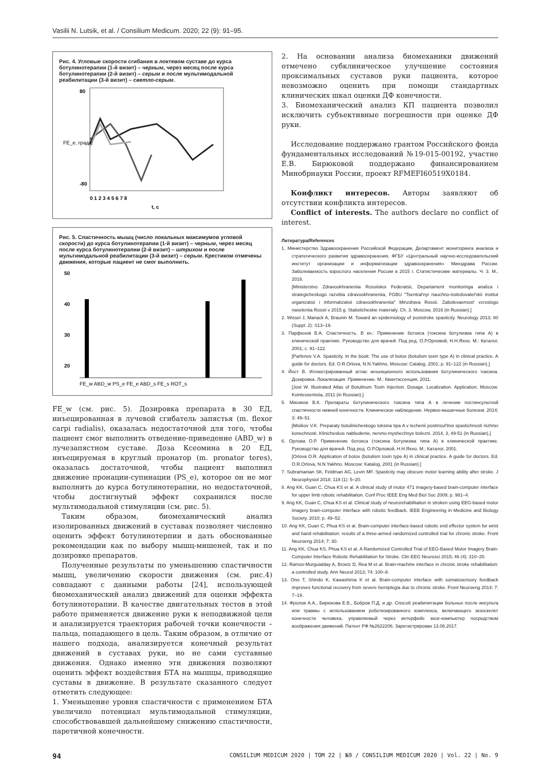Vasilii N. Lutsik, et al. / Consilium Medicum. 2020; 22 (9): 91–95.
Рис. 4. Угловые скорости сгибания в локтевом суставе до курса ботулинотерапии (1-й визит) – черным, через месяц после курса ботулинотерапии (2-й визит) – серым и после мультимодальной реабилитации (3-й визит) – светло-серым.
80
-80
FE_e, град/с
0 1 2 3 4 5 6 7 8
t, c
Рис. 5. Спастичность мышц (число локальных максимумов угловой скорости) до курса ботулинотерапии (1-й визит) – черным, через месяц после курса ботулинотерапии (2-й визит) – штрихом и после мультимодальной реабилитации (3-й визит) – серым. Крестиком отмечены движения, которые пациент не смог выполнить.
50
40
30
20
FE_w ABD_w PS_e FE_e ABD_s FE_s ROT_s
FE_w (см. рис. 5). Дозировка препарата в 30 ЕД, инъецированная в лучевой сгибатель запястья (m. flexor carpi radialis), оказалась недостаточной для того, чтобы пациент смог выполнить отведение-приведение (ABD_w) в лучезапястном суставе. Доза Ксеомина в 20 ЕД, инъецируемая в круглый пронатор (m. pronator teres), оказалась достаточной, чтобы пациент выполнил движение пронации-супинации (PS_e), которое он не мог выполнить до курса ботулинотерапии, но недостаточной, чтобы достигнутый эффект сохранился после мультимодальной стимуляции (см. рис. 5).
Таким образом, биомеханический анализ изолированных движений в суставах позволяет численно оценить эффект ботулинотерпии и дать обоснованные рекомендации как по выбору мышц-мишеней, так и по дозировке препаратов.
Полученные результаты по уменьшению спастичности мышц, увеличению скорости движения (см. рис.4) совпадают с данными работы [24], использующей биомеханический анализ движений для оценки эффекта ботулинотерапии. В качестве двигательных тестов в этой работе применяется движение руки к неподвижной цели и анализируется траектория рабочей точки конечности – пальца, попадающего в цель. Таким образом, в отличие от нашего подхода, анализируется конечный результат движений в суставах руки, но не сами суставные движения. Однако именно эти движения позволяют оценить эффект воздействия БТА на мышцы, приводящие суставы в движение. В результате сказанного следует отметить следующее:
1. Уменьшение уровня спастичности с применением БТА увеличило потенциал мультимодальной стимуляции, способствовавшей дальнейшему снижению спастичности, паретичной конечности.
2. На основании анализа биомеханики движений отмечено субклиническое улучшение состояния проксимальных суставов руки пациента, которое невозможно оценить при помощи стандартных клинических шкал оценки ДФ конечности.
3. Биомеханический анализ КП пациента позволил исключить субъективные погрешности при оценке ДФ руки.
Исследование поддержано грантом Российского фонда фундаментальных исследований №19-015-00192, участие Е.В. Бирюковой поддержано финансированием Минобрнауки России, проект RFMEFI60519X0184.
Конфликт интересов. Авторы заявляют об отсутствии конфликта интересов.
Conflict of interests. The authors declare no conflict of interest.
Литература/References
1. Министерство Здравоохранения Российской Федерации, Департамент мониторинга анализа и стратегического развития здравоохранения, ФГБУ «Центральный научно-исследовательский институт организации и информатизации здравоохранения» Минздрава России. Заболеваемость взрослого населения России в 2015 г. Статистические материалы. Ч. 3. М., 2016.
[Ministerstvo Zdravookhraneniia Rossiiskoi Federatsii, Departament monitoringa analiza i strategicheskogo razvitiia zdravookhraneniia, FGBU "Tsentral'nyi nauchno-issledovatel'skii institut organizatsii i informatizatsii zdravookhraneniia" Minzdrava Rossii. Zabolevaemost' vzroslogo naseleniia Rossii v 2015 g. Statisticheskie materialy. Ch. 3. Moscow, 2016 (in Russian).]
2. Wissel J, Manack A, Braunin M. Toward an epidemiology of poststroke spasticity. Neurology 2013; 80 (Suppl. 2): S13–19.
3. Парфенов В.А. Спастичность. В кн.: Применение ботокса (токсина ботулизма типа А) в клинической практике. Руководство для врачей. Под ред. О.Р.Орловой, Н.Н.Яхно. М.: Каталог, 2001; с. 91–122.
[Parfenov V.A. Spasticity. In the book: The use of botox (botulism toxin type A) in clinical practice. A guide for doctors. Ed. O.R.Orlova, N.N.Yakhno. Moscow: Catalog, 2001; p. 91–122 (in Russian).]
4. Йост В. Иллюстрированный атлас инъекционного использования ботулинического токсина. Дозировка. Локализация. Применение. М.: Квинтэссенция, 2011.
[Jost W. Illustrated Atlas of Botulinum Toxin Injection. Dosage. Localization. Application. Moscow: Kvintessentsiia, 2011 (in Russian).]
5. Мисиков В.К. Препараты ботулинического токсина типа А в лечении постинсультной спастичности нижней конечности. Клиническое наблюдение. Нервно-мышечные болезни. 2014; 3: 49–51.
[Misikov V.K. Preparaty botulinicheskogo toksina tipa A v lechenii postinsul'tnoi spastichnosti nizhnei konechnosti. Klinicheskoe nabliudenie, nervno-myshechnye bolezni. 2014, 3, 49-51 (in Russian).]
6. Орлова О.Р. Применение ботокса (токсина ботулизма типа А) в клинической практике. Руководство для врачей. Под ред. О.Р.Орловой, Н.Н.Яхно. М.: Каталог, 2001.
[Orlova O.R. Application of botox (botulism toxin type A) in clinical practice. A guide for doctors. Ed. O.R.Orlova, N.N.Yakhno. Moscow: Katalog, 2001 (in Russian).]
7. Subramanian SK, Feldman AG, Levin MF. Spasticity may obscure motor learning ability after stroke. J Neurophysiol 2018; 119 (1): 5–20.
8. Ang KK, Guan C, Chua KS et al. A clinical study of motor 471 imagery-based brain-computer interface for upper limb robotic rehabilitation. Conf Proc IEEE Eng Med Biol Soc 2009; p. 981–4.
9. Ang KK, Guan C, Chua KS et al. Clinical study of neurorehabilitation in stroken using EEG-based motor imagery brain-computer interface with robotic feedback. IEEE Engineering in Medicine and Biology Society. 2010; p. 49–52.
10. Ang KK, Guan C, Phua KS et al. Brain-computer interface-based robotic end effector system for wrist and hand rehabilitation: results of a three-armed randomized controlled trial for chronic stroke. Front Neuroeng 2014; 7: 30.
11. Ang KK, Chua KS, Phua KS et al. A Randomized Controlled Trial of EEG-Based Motor Imagery Brain-Computer Interface Robotic Rehabilitation for Stroke. Clin EEG Neurosci 2015; 46 (4): 310–20.
12. Ramos-Murguialday A, Broetz D, Rea M et al. Brain-machine interface in chronic stroke rehabilitation: a controlled study. Ann Neurol 2013; 74: 100–8.
13. Ono T, Shindo K, Kawashima K et al. Brain-computer interface with somatosensory feedback improves functional recovery from severe hemiplegia due to chronic stroke. Front Neuroeng 2014; 7: 7–19.
14. Фролов А.А., Бирюкова Е.В., Бобров П.Д. и др. Способ реабилитации больных после инсульта или травмы с использованием роботизированного комплекса, включающего экзоскелет конечности человека, управляемый через интерфейс мозг-компьютер посредством воображения движений. Патент РФ №2622206. Зарегистрирован 13.06.2017.
94 CONSILIUM MEDICUM 2020 | ТОМ 22 | №9 / CONSILIUM MEDICUM 2020 | Vol. 22 | No. 9